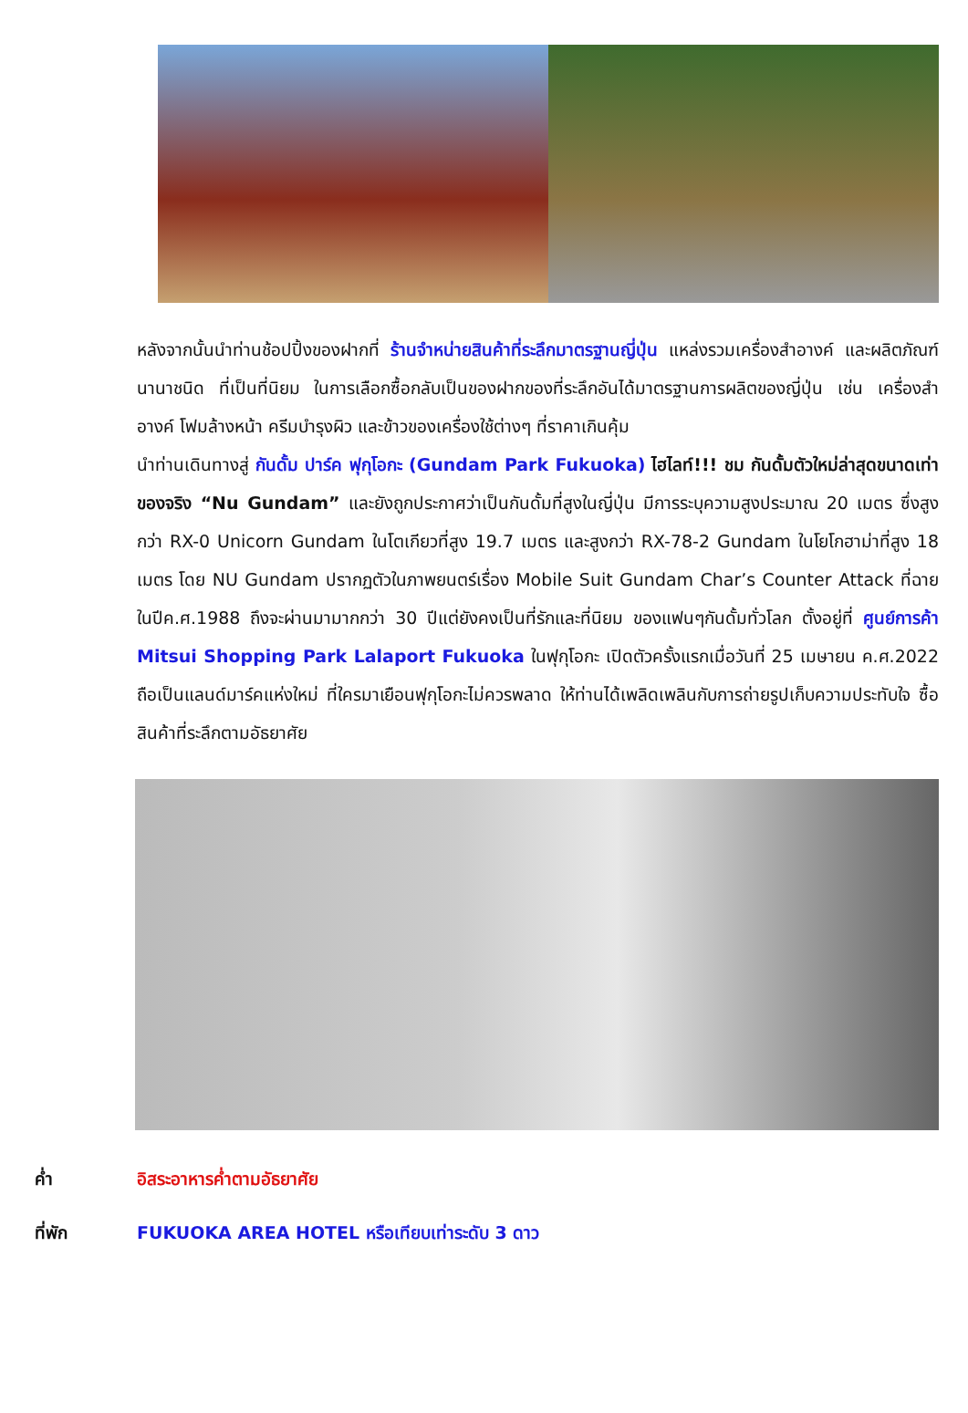หลังจากนั้นนำท่านช้อปปิ้งของฝากที่ ร้านจำหน่ายสินค้าที่ระลึกมาตรฐานญี่ปุ่น แหล่งรวมเครื่องสำอางค์ และผลิตภัณฑ์นานาชนิด ที่เป็นที่นิยม ในการเลือกซื้อกลับเป็นของฝากของที่ระลึกอันได้มาตรฐานการผลิตของญี่ปุ่น เช่น เครื่องสำอางค์ โฟมล้างหน้า ครีมบำรุงผิว และข้าวของเครื่องใช้ต่างๆ ที่ราคาเกินคุ้ม
นำท่านเดินทางสู่ กันดั้ม ปาร์ค ฟุกุโอกะ (Gundam Park Fukuoka) ไฮไลท์!!! ชม กันดั้มตัวใหม่ล่าสุดขนาดเท่าของจริง “Nu Gundam” และยังถูกประกาศว่าเป็นกันดั้มที่สูงในญี่ปุ่น มีการระบุความสูงประมาณ 20 เมตร ซึ่งสูงกว่า RX-0 Unicorn Gundam ในโตเกียวที่สูง 19.7 เมตร และสูงกว่า RX-78-2 Gundam ในโยโกฮาม่าที่สูง 18 เมตร โดย NU Gundam ปรากฏตัวในภาพยนตร์เรื่อง Mobile Suit Gundam Char’s Counter Attack ที่ฉายในปีค.ศ.1988 ถึงจะผ่านมามากกว่า 30 ปีแต่ยังคงเป็นที่รักและที่นิยม ของแฟนๆกันดั้มทั่วโลก ตั้งอยู่ที่ ศูนย์การค้า Mitsui Shopping Park Lalaport Fukuoka ในฟุกุโอกะ เปิดตัวครั้งแรกเมื่อวันที่ 25 เมษายน ค.ศ.2022 ถือเป็นแลนด์มาร์คแห่งใหม่ ที่ใครมาเยือนฟุกุโอกะไม่ควรพลาด ให้ท่านได้เพลิดเพลินกับการถ่ายรูปเก็บความประทับใจ ซื้อสินค้าที่ระลึกตามอัธยาศัย
ค่ำ อิสระอาหารค่ำตามอัธยาศัย
ที่พัก FUKUOKA AREA HOTEL หรือเทียบเท่าระดับ 3 ดาว